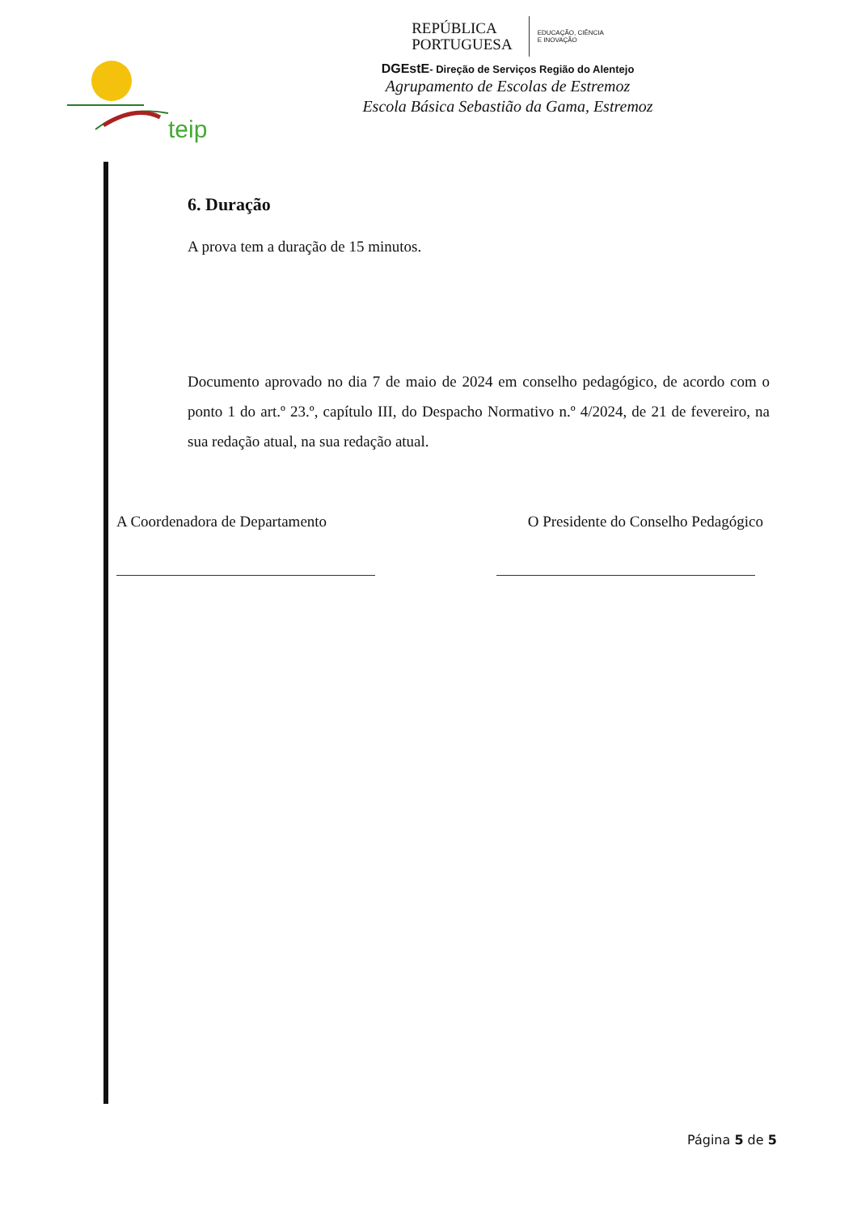teip
REPÚBLICA
PORTUGUESA
EDUCAÇÃO, CIÊNCIA
E INOVAÇÃO
DGEstE- Direção de Serviços Região do Alentejo
Agrupamento de Escolas de Estremoz
Escola Básica Sebastião da Gama, Estremoz
6. Duração
A prova tem a duração de 15 minutos.
Documento aprovado no dia 7 de maio de 2024 em conselho pedagógico, de acordo com o ponto 1 do art.º 23.º, capítulo III, do Despacho Normativo n.º 4/2024, de 21 de fevereiro, na sua redação atual, na sua redação atual.
A Coordenadora de Departamento
O Presidente do Conselho Pedagógico
Página 5 de 5